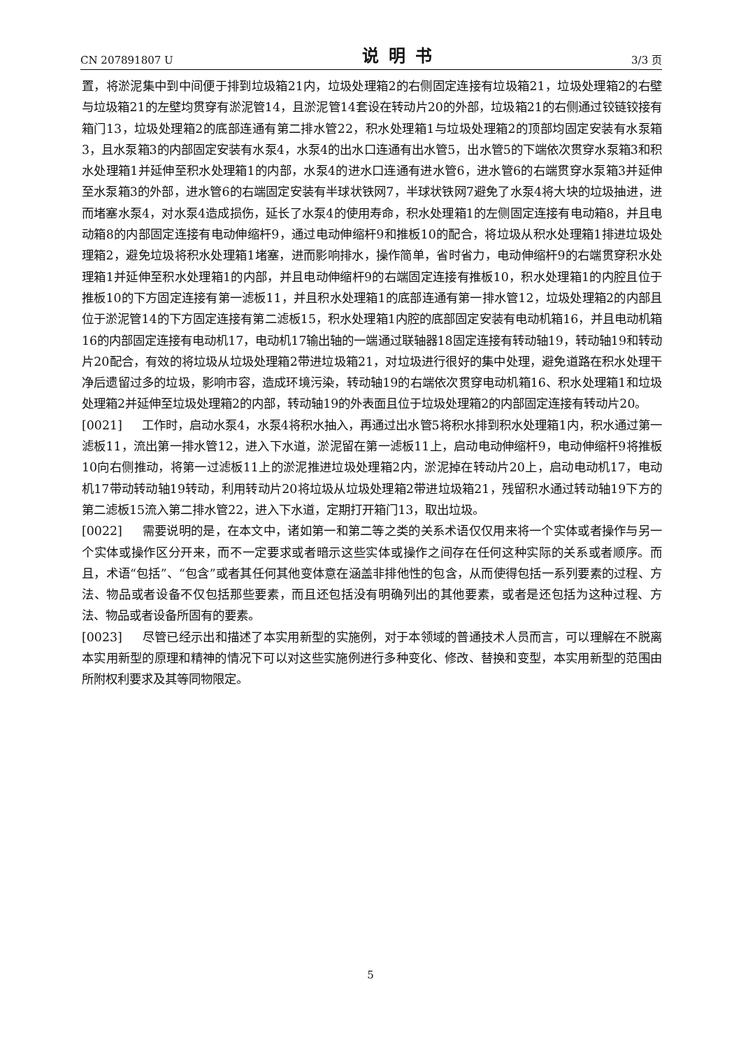CN 207891807 U 说明书 3/3 页
置，将淤泥集中到中间便于排到垃圾箱21内，垃圾处理箱2的右侧固定连接有垃圾箱21，垃圾处理箱2的右壁与垃圾箱21的左壁均贯穿有淤泥管14，且淤泥管14套设在转动片20的外部，垃圾箱21的右侧通过铰链铰接有箱门13，垃圾处理箱2的底部连通有第二排水管22，积水处理箱1与垃圾处理箱2的顶部均固定安装有水泵箱3，且水泵箱3的内部固定安装有水泵4，水泵4的出水口连通有出水管5，出水管5的下端依次贯穿水泵箱3和积水处理箱1并延伸至积水处理箱1的内部，水泵4的进水口连通有进水管6，进水管6的右端贯穿水泵箱3并延伸至水泵箱3的外部，进水管6的右端固定安装有半球状铁网7，半球状铁网7避免了水泵4将大块的垃圾抽进，进而堵塞水泵4，对水泵4造成损伤，延长了水泵4的使用寿命，积水处理箱1的左侧固定连接有电动箱8，并且电动箱8的内部固定连接有电动伸缩杆9，通过电动伸缩杆9和推板10的配合，将垃圾从积水处理箱1排进垃圾处理箱2，避免垃圾将积水处理箱1堵塞，进而影响排水，操作简单，省时省力，电动伸缩杆9的右端贯穿积水处理箱1并延伸至积水处理箱1的内部，并且电动伸缩杆9的右端固定连接有推板10，积水处理箱1的内腔且位于推板10的下方固定连接有第一滤板11，并且积水处理箱1的底部连通有第一排水管12，垃圾处理箱2的内部且位于淤泥管14的下方固定连接有第二滤板15，积水处理箱1内腔的底部固定安装有电动机箱16，并且电动机箱16的内部固定连接有电动机17，电动机17输出轴的一端通过联轴器18固定连接有转动轴19，转动轴19和转动片20配合，有效的将垃圾从垃圾处理箱2带进垃圾箱21，对垃圾进行很好的集中处理，避免道路在积水处理干净后遗留过多的垃圾，影响市容，造成环境污染，转动轴19的右端依次贯穿电动机箱16、积水处理箱1和垃圾处理箱2并延伸至垃圾处理箱2的内部，转动轴19的外表面且位于垃圾处理箱2的内部固定连接有转动片20。
[0021] 工作时，启动水泵4，水泵4将积水抽入，再通过出水管5将积水排到积水处理箱1内，积水通过第一滤板11，流出第一排水管12，进入下水道，淤泥留在第一滤板11上，启动电动伸缩杆9，电动伸缩杆9将推板10向右侧推动，将第一过滤板11上的淤泥推进垃圾处理箱2内，淤泥掉在转动片20上，启动电动机17，电动机17带动转动轴19转动，利用转动片20将垃圾从垃圾处理箱2带进垃圾箱21，残留积水通过转动轴19下方的第二滤板15流入第二排水管22，进入下水道，定期打开箱门13，取出垃圾。
[0022] 需要说明的是，在本文中，诸如第一和第二等之类的关系术语仅仅用来将一个实体或者操作与另一个实体或操作区分开来，而不一定要求或者暗示这些实体或操作之间存在任何这种实际的关系或者顺序。而且，术语“包括”、“包含”或者其任何其他变体意在涵盖非排他性的包含，从而使得包括一系列要素的过程、方法、物品或者设备不仅包括那些要素，而且还包括没有明确列出的其他要素，或者是还包括为这种过程、方法、物品或者设备所固有的要素。
[0023] 尽管已经示出和描述了本实用新型的实施例，对于本领域的普通技术人员而言，可以理解在不脱离本实用新型的原理和精神的情况下可以对这些实施例进行多种变化、修改、替换和变型，本实用新型的范围由所附权利要求及其等同物限定。
5